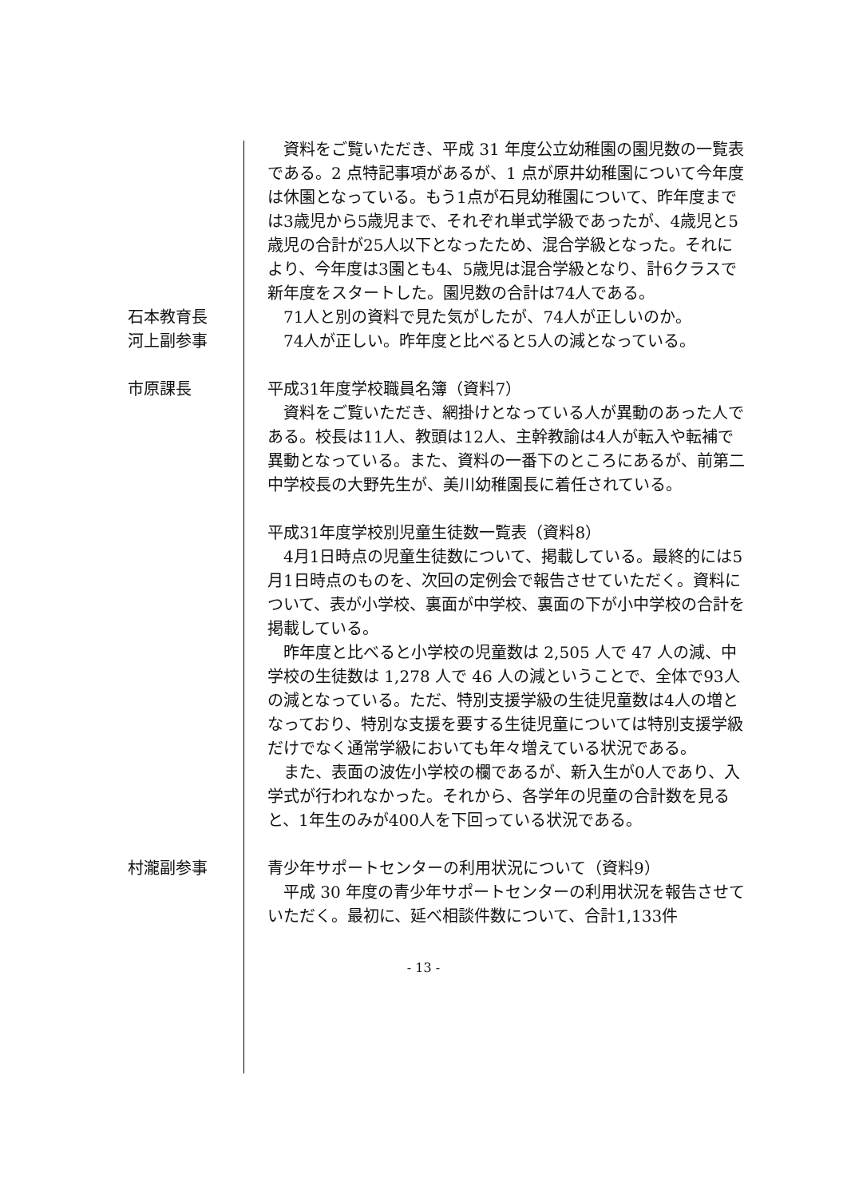資料をご覧いただき、平成 31 年度公立幼稚園の園児数の一覧表である。2 点特記事項があるが、1 点が原井幼稚園について今年度は休園となっている。もう1点が石見幼稚園について、昨年度までは3歳児から5歳児まで、それぞれ単式学級であったが、4歳児と5歳児の合計が25人以下となったため、混合学級となった。それにより、今年度は3園とも4、5歳児は混合学級となり、計6クラスで新年度をスタートした。園児数の合計は74人である。
石本教育長 71人と別の資料で見た気がしたが、74人が正しいのか。
河上副参事 74人が正しい。昨年度と比べると5人の減となっている。
市原課長 平成31年度学校職員名簿（資料7）
資料をご覧いただき、網掛けとなっている人が異動のあった人である。校長は11人、教頭は12人、主幹教諭は4人が転入や転補で異動となっている。また、資料の一番下のところにあるが、前第二中学校長の大野先生が、美川幼稚園長に着任されている。
平成31年度学校別児童生徒数一覧表（資料8）
4月1日時点の児童生徒数について、掲載している。最終的には5月1日時点のものを、次回の定例会で報告させていただく。資料について、表が小学校、裏面が中学校、裏面の下が小中学校の合計を掲載している。
昨年度と比べると小学校の児童数は 2,505 人で 47 人の減、中学校の生徒数は 1,278 人で 46 人の減ということで、全体で93人の減となっている。ただ、特別支援学級の生徒児童数は4人の増となっており、特別な支援を要する生徒児童については特別支援学級だけでなく通常学級においても年々増えている状況である。
また、表面の波佐小学校の欄であるが、新入生が0人であり、入学式が行われなかった。それから、各学年の児童の合計数を見ると、1年生のみが400人を下回っている状況である。
村瀧副参事 青少年サポートセンターの利用状況について（資料9）
平成 30 年度の青少年サポートセンターの利用状況を報告させていただく。最初に、延べ相談件数について、合計1,133件
- 13 -